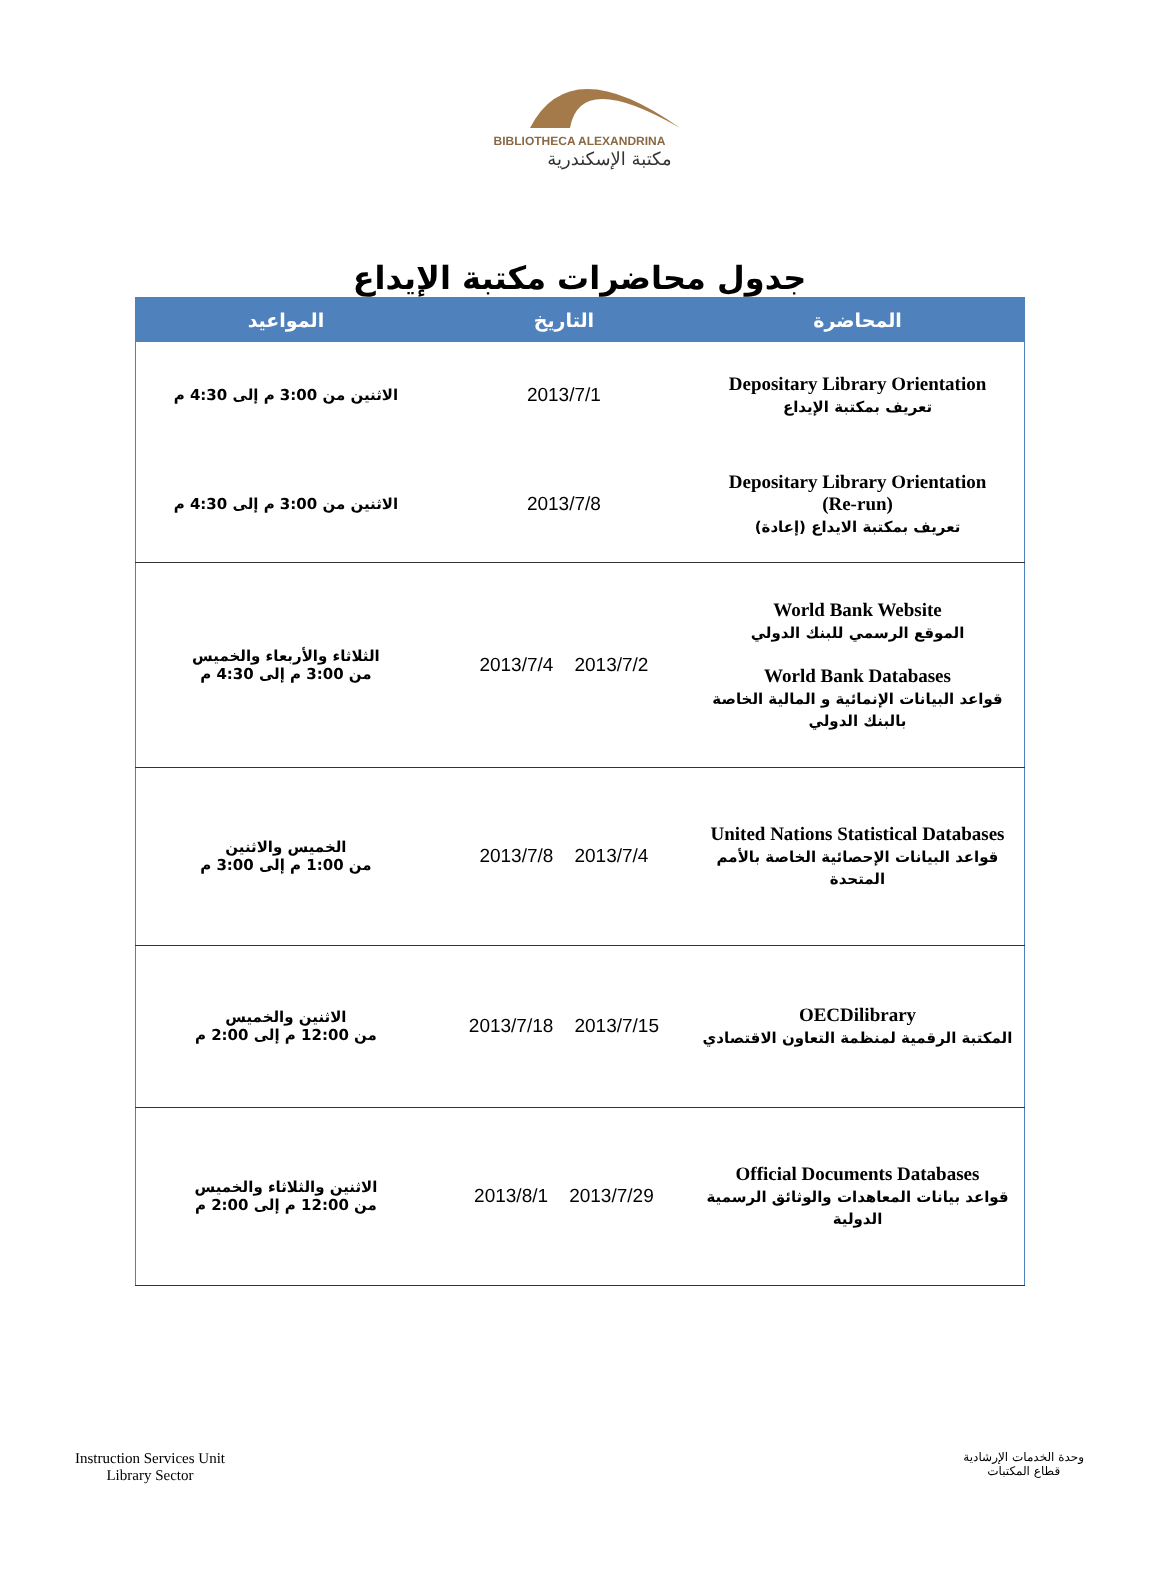BIBLIOTHECA ALEXANDRINA
مكتبة الإسكندرية
جدول محاضرات مكتبة الإيداع
| المحاضرة | التاريخ | المواعيد |
| --- | --- | --- |
| Depositary Library Orientation تعريف بمكتبة الإيداع | 2013/7/1 | الاثنين من 3:00 م إلى 4:30 م |
| Depositary Library Orientation (Re-run) تعريف بمكتبة الايداع (إعادة) | 2013/7/8 | الاثنين من 3:00 م إلى 4:30 م |
| World Bank Website الموقع الرسمي للبنك الدولي World Bank Databases قواعد البيانات الإنمائية و المالية الخاصة بالبنك الدولي | 2013/7/4 2013/7/2 | الثلاثاء والأربعاء والخميس من 3:00 م إلى 4:30 م |
| United Nations Statistical Databases قواعد البيانات الإحصائية الخاصة بالأمم المتحدة | 2013/7/8 2013/7/4 | الخميس والاثنين من 1:00 م إلى 3:00 م |
| OECDilibrary المكتبة الرقمية لمنظمة التعاون الاقتصادي | 2013/7/18 2013/7/15 | الاثنين والخميس من 12:00 م إلى 2:00 م |
| Official Documents Databases قواعد بيانات المعاهدات والوثائق الرسمية الدولية | 2013/8/1 2013/7/29 | الاثنين والثلاثاء والخميس من 12:00 م إلى 2:00 م |
Instruction Services Unit
Library Sector
وحدة الخدمات الإرشادية
قطاع المكتبات